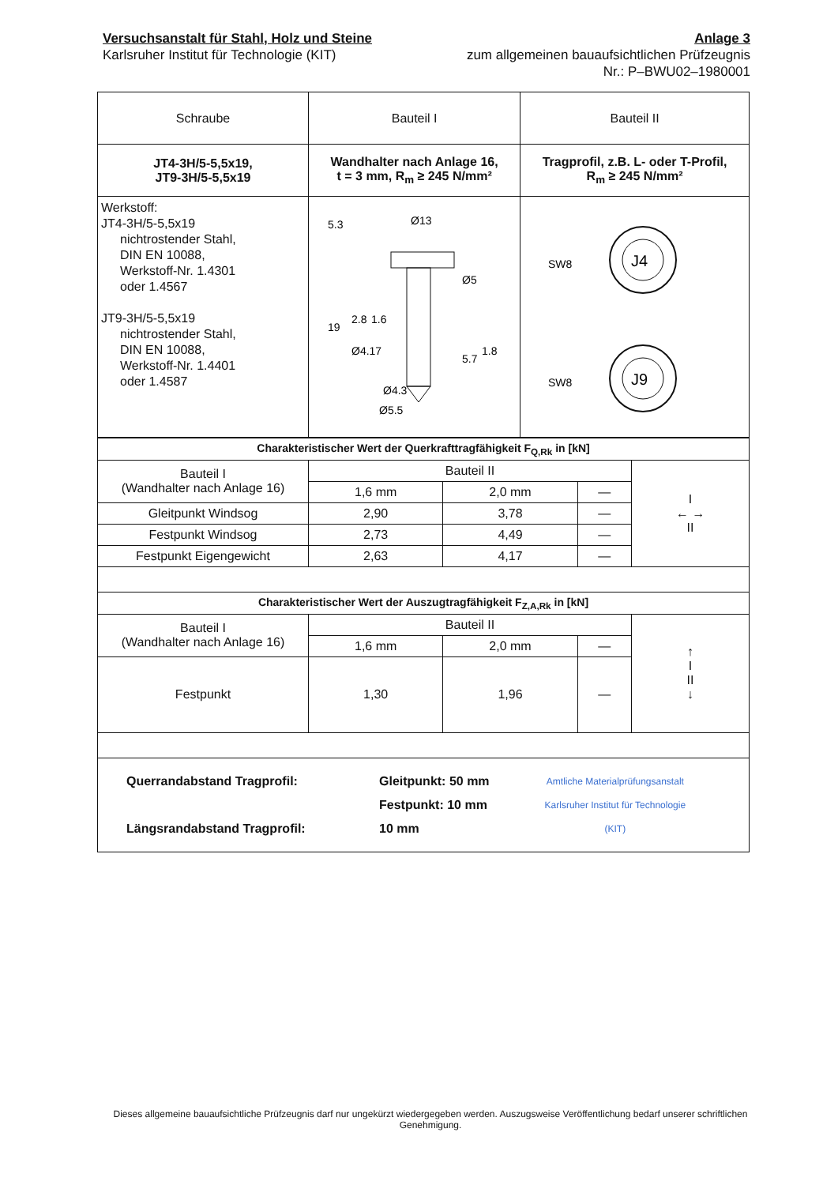Versuchsanstalt für Stahl, Holz und Steine
Karlsruher Institut für Technologie (KIT)
Anlage 3
zum allgemeinen bauaufsichtlichen Prüfzeugnis
Nr.: P–BWU02–1980001
| Schraube | Bauteil I | Bauteil II |
| --- | --- | --- |
| JT4-3H/5-5,5x19, JT9-3H/5-5,5x19 | Wandhalter nach Anlage 16, t = 3 mm, R<sub>m</sub> ≥ 245 N/mm² | Tragprofil, z.B. L- oder T-Profil, R<sub>m</sub> ≥ 245 N/mm² |
| Werkstoff: JT4-3H/5-5,5x19 nichtrostender Stahl, DIN EN 10088, Werkstoff-Nr. 1.4301 oder 1.4567 JT9-3H/5-5,5x19 nichtrostender Stahl, DIN EN 10088, Werkstoff-Nr. 1.4401 oder 1.4587 | Ø13 Ø5 Ø4.17 Ø4.3 Ø5.5 5.3 19 2.8 1.6 5.7 1.8 | SW8 J4 SW8 J9 |
| Charakteristischer Wert der Querkrafttragfähigkeit F<sub>Q,Rk</sub> in [kN] | | | | |
| Bauteil I (Wandhalter nach Anlage 16) | Bauteil II | | | I ← → II |
| | 1,6 mm | 2,0 mm | — | |
| Gleitpunkt Windsog | 2,90 | 3,78 | — | |
| Festpunkt Windsog | 2,73 | 4,49 | — | |
| Festpunkt Eigengewicht | 2,63 | 4,17 | — | |
| Charakteristischer Wert der Auszugtragfähigkeit F<sub>Z,A,Rk</sub> in [kN] | | | | |
| Bauteil I (Wandhalter nach Anlage 16) | Bauteil II | | | ↑ I II ↓ |
| | 1,6 mm | 2,0 mm | — | |
| Festpunkt | 1,30 | 1,96 | — | |
| Querrandabstand Tragprofil: Längsrandabstand Tragprofil: Gleitpunkt: 50 mm Festpunkt: 10 mm 10 mm Amtliche Materialprüfungsanstalt Karlsruher Institut für Technologie (KIT) | | | | |
Dieses allgemeine bauaufsichtliche Prüfzeugnis darf nur ungekürzt wiedergegeben werden. Auszugsweise Veröffentlichung bedarf unserer schriftlichen Genehmigung.